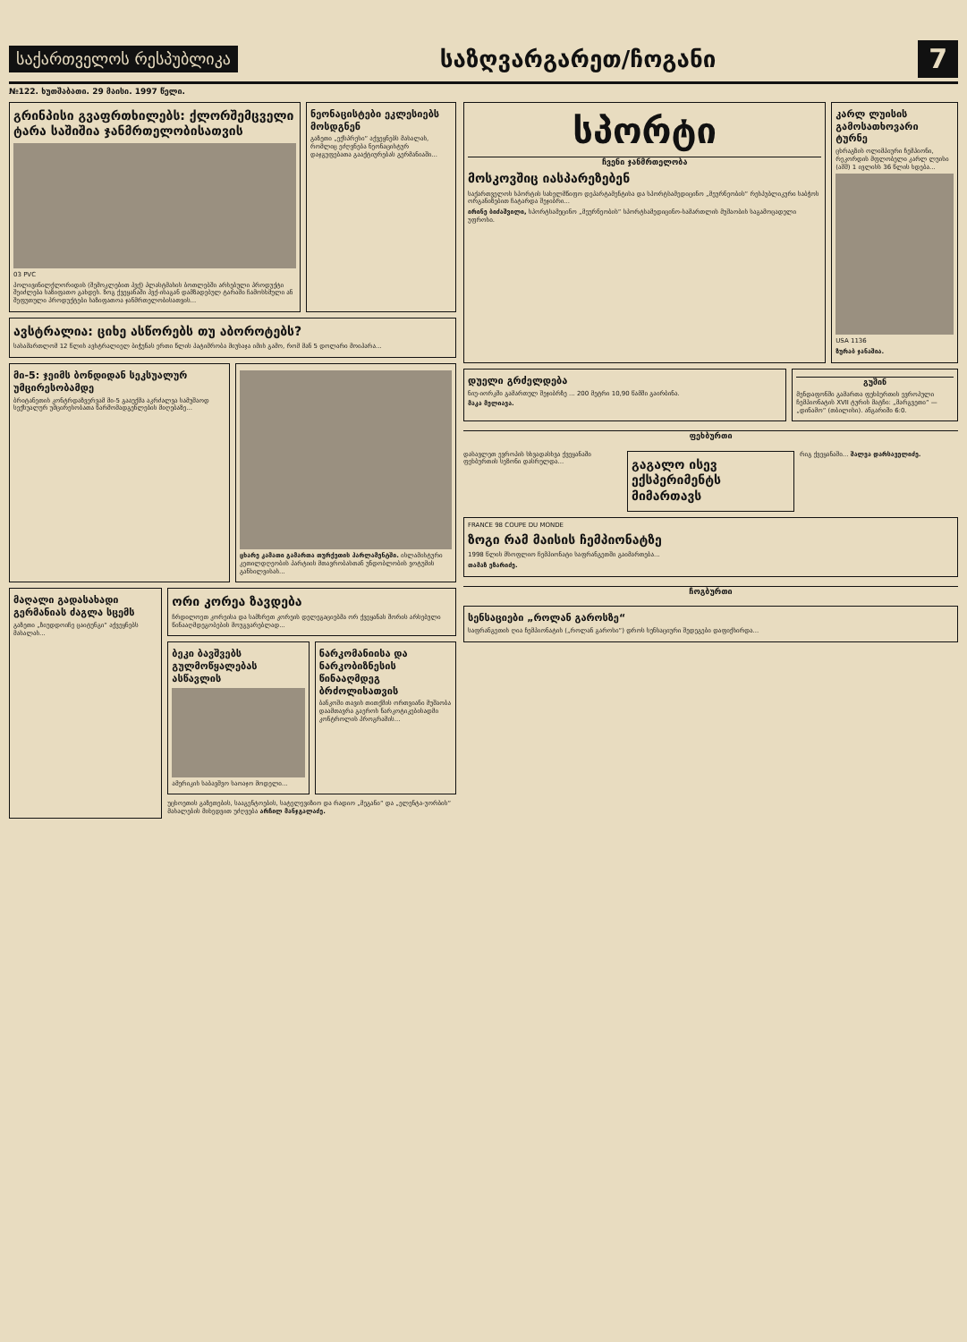საქართველოს რესპუბლიკა
საზღვარგარეთ/ჩოგანი
7
№122. ხუთშაბათი. 29 მაისი. 1997 წელი.
გრინპისი გვაფრთხილებს: ქლორშემცველი ტარა საშიშია ჯანმრთელობისათვის
03 PVC
პოლივინილქლორიდის (შემოკლებით პვქ) პლასტმასის ბოთლებში არსებული პროდუქტი შეიძლება საზიფათო გახდეს. ზოგ ქვეყანაში პვქ-ისაგან დამზადებულ ტარაში ჩამოსხმული ან შეფუთული პროდუქტები საზიფათოა ჯანმრთელობისათვის...
ნეონაცისტები ეკლესიებს მოსდგნენ
გაზეთი „ექსპრესი“ აქვეყნებს მასალას, რომლიც ეძღვნება ნეონაცისტურ დაჯგუფებათა გააქტიურებას გერმანიაში...
ავსტრალია: ციხე ასწორებს თუ აბოროტებს?
სასამართლომ 12 წლის ავსტრალიელ ბიჭუნას ერთი წლის პატიმრობა მიუსაჯა იმის გამო, რომ მან 5 დოლარი მოიპარა...
მი-5: ჯეიმს ბონდიდან სეკსუალურ უმცირესობამდე
ბრიტანეთის კონტრდაზვერვამ მი-5 გააუქმა აკრძალვა სამუშაოდ სექსუალურ უმცირესობათა წარმომადგენლების მიღებაზე...
ცხარე კამათი გამართა თურქეთის პარლამენტში. ისლამისტური კეთილდღეობის პარტიის მთავრობასთან უნდობლობის ვოტუმის განხილვისას...
მაღალი გადასახადი გერმანიას ძაგლა სცემს
გაზეთი „ზიუდდოიჩე ცაიტუნგი“ აქვეყნებს მასალას...
ორი კორეა ზავდება
ჩრდილოეთ კორეისა და სამხრეთ კორეის დელეგაციებმა ორ ქვეყანას შორის არსებული წინააღმდეგობების მოუგვარებლად...
ბეკი ბავშვებს გულმოწყალებას ასწავლის
ამერიკის საბავშვო საოაჯო მოდელი...
ნარკომანიისა და ნარკობიზნესის წინააღმდეგ ბრძოლისათვის
ბანკოში თავის თითქმის ორთვიანი მუშაობა დაამთავრა გაეროს ნარკოტიკებისადმი კონტროლის პროგრამის...
უცხოეთის გაზეთების, სააგენტოების, სატელევიზიო და რადიო „მეგანი“ და „ელენტა-უორბის“ მასალების მიხედვით უძღვება არჩილ მანჯგალაძე.
სპორტი
ჩვენი ჯანმრთელობა
მოსკოვშიც იასპარეზებენ
საქართველოს სპორტის სახელმწიფო დეპარტამენტისა და სპორტსამედიცინო „მეურნეობის“ რესპუბლიკური საბჭოს ორგანიზებით ჩატარდა შეჯიბრი...
ირინე ბიძაშვილი, სპორტსამეცინო „მეურნეობის“ სპორტსამედიცინო-სამართლის მუშაობის საგამოცადელი უფროსი.
კარლ ლუისის გამოსათხოვარი ტურნე
ცხრაგზის ოლიმპიური ჩემპიონი, რეკორდის მფლობელი კარლ ლუისი (აშშ) 1 ივლისს 36 წლის ხდება...
USA 1136
ზურაბ ჯანაშია.
დუელი გრძელდება
ნიუ-იორკში გამართულ შეჯიბრზე ... 200 მეტრი 10,90 წამში გაირბინა.
მაკა მელიავა.
გუშინ
მენდაფონში გამართა ფეხბურთის ევროპული ჩემპიონატის XVII ტურის მატჩი: „მარგვეთი“ — „დინამო“ (თბილისი). ანგარიში 6:0.
ფეხბურთი
დასავლეთ ევროპის სხვადასხვა ქვეყანაში ფეხბურთის სეზონი დასრულდა...
გაგალო ისევ ექსპერიმენტს მიმართავს
რიგ ქვეყანაში... შალვა დარსაველიძე.
FRANCE 98 COUPE DU MONDE
ზოგი რამ მაისის ჩემპიონატზე
1998 წლის მსოფლიო ჩემპიონატი საფრანგეთში გაიმართება...
თამაზ ეზარიძე.
ჩოგბურთი
სენსაციები „როლან გაროსზე“
საფრანგეთის ღია ჩემპიონატის („როლან გაროსი“) დროს სენსაციური შედეგები დაფიქსირდა...